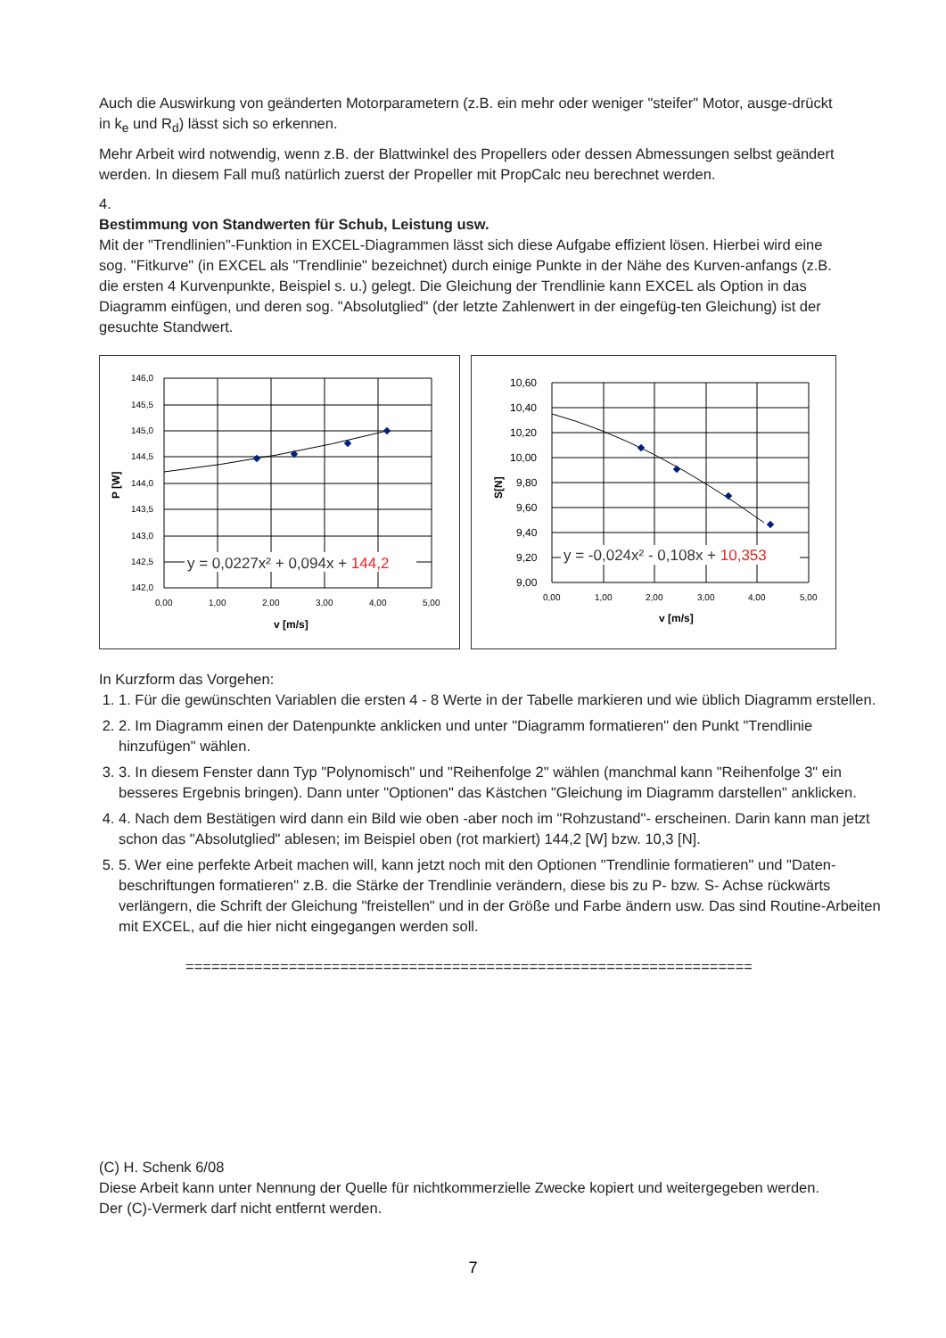Auch die Auswirkung von geänderten Motorparametern (z.B. ein mehr oder weniger "steifer" Motor, ausge-drückt in k<sub>e</sub> und R<sub>d</sub>) lässt sich so erkennen.
Mehr Arbeit wird notwendig, wenn z.B. der Blattwinkel des Propellers oder dessen Abmessungen selbst geändert werden. In diesem Fall muß natürlich zuerst der Propeller mit PropCalc neu berechnet werden.
4.
Bestimmung von Standwerten für Schub, Leistung usw.
Mit der "Trendlinien"-Funktion in EXCEL-Diagrammen lässt sich diese Aufgabe effizient lösen. Hierbei wird eine sog. "Fitkurve" (in EXCEL als "Trendlinie" bezeichnet) durch einige Punkte in der Nähe des Kurven-anfangs (z.B. die ersten 4 Kurvenpunkte, Beispiel s. u.) gelegt. Die Gleichung der Trendlinie kann EXCEL als Option in das Diagramm einfügen, und deren sog. "Absolutglied" (der letzte Zahlenwert in der eingefüg-ten Gleichung) ist der gesuchte Standwert.
146,0
145,5
145,0
144,5
144,0
143,5
143,0
142,5
142,0
0,00
1,00
2,00
3,00
4,00
5,00
v [m/s]
P [W]
y = 0,0227x² + 0,094x + 144,2
10,60
10,40
10,20
10,00
9,80
9,60
9,40
9,20
9,00
0,00
1,00
2,00
3,00
4,00
5,00
v [m/s]
S[N]
y = -0,024x² - 0,108x + 10,353
In Kurzform das Vorgehen:
1. 1. Für die gewünschten Variablen die ersten 4 - 8 Werte in der Tabelle markieren und wie üblich Diagramm erstellen.
2. 2. Im Diagramm einen der Datenpunkte anklicken und unter "Diagramm formatieren" den Punkt "Trendlinie hinzufügen" wählen.
3. 3. In diesem Fenster dann Typ "Polynomisch" und "Reihenfolge 2" wählen (manchmal kann "Reihenfolge 3" ein besseres Ergebnis bringen). Dann unter "Optionen" das Kästchen "Gleichung im Diagramm darstellen" anklicken.
4. 4. Nach dem Bestätigen wird dann ein Bild wie oben -aber noch im "Rohzustand"- erscheinen. Darin kann man jetzt schon das "Absolutglied" ablesen; im Beispiel oben (rot markiert) 144,2 [W] bzw. 10,3 [N].
5. 5. Wer eine perfekte Arbeit machen will, kann jetzt noch mit den Optionen "Trendlinie formatieren" und "Daten-beschriftungen formatieren" z.B. die Stärke der Trendlinie verändern, diese bis zu P- bzw. S- Achse rückwärts verlängern, die Schrift der Gleichung "freistellen" und in der Größe und Farbe ändern usw. Das sind Routine-Arbeiten mit EXCEL, auf die hier nicht eingegangen werden soll.
==================================================================
(C) H. Schenk 6/08
Diese Arbeit kann unter Nennung der Quelle für nichtkommerzielle Zwecke kopiert und weitergegeben werden.
Der (C)-Vermerk darf nicht entfernt werden.
7